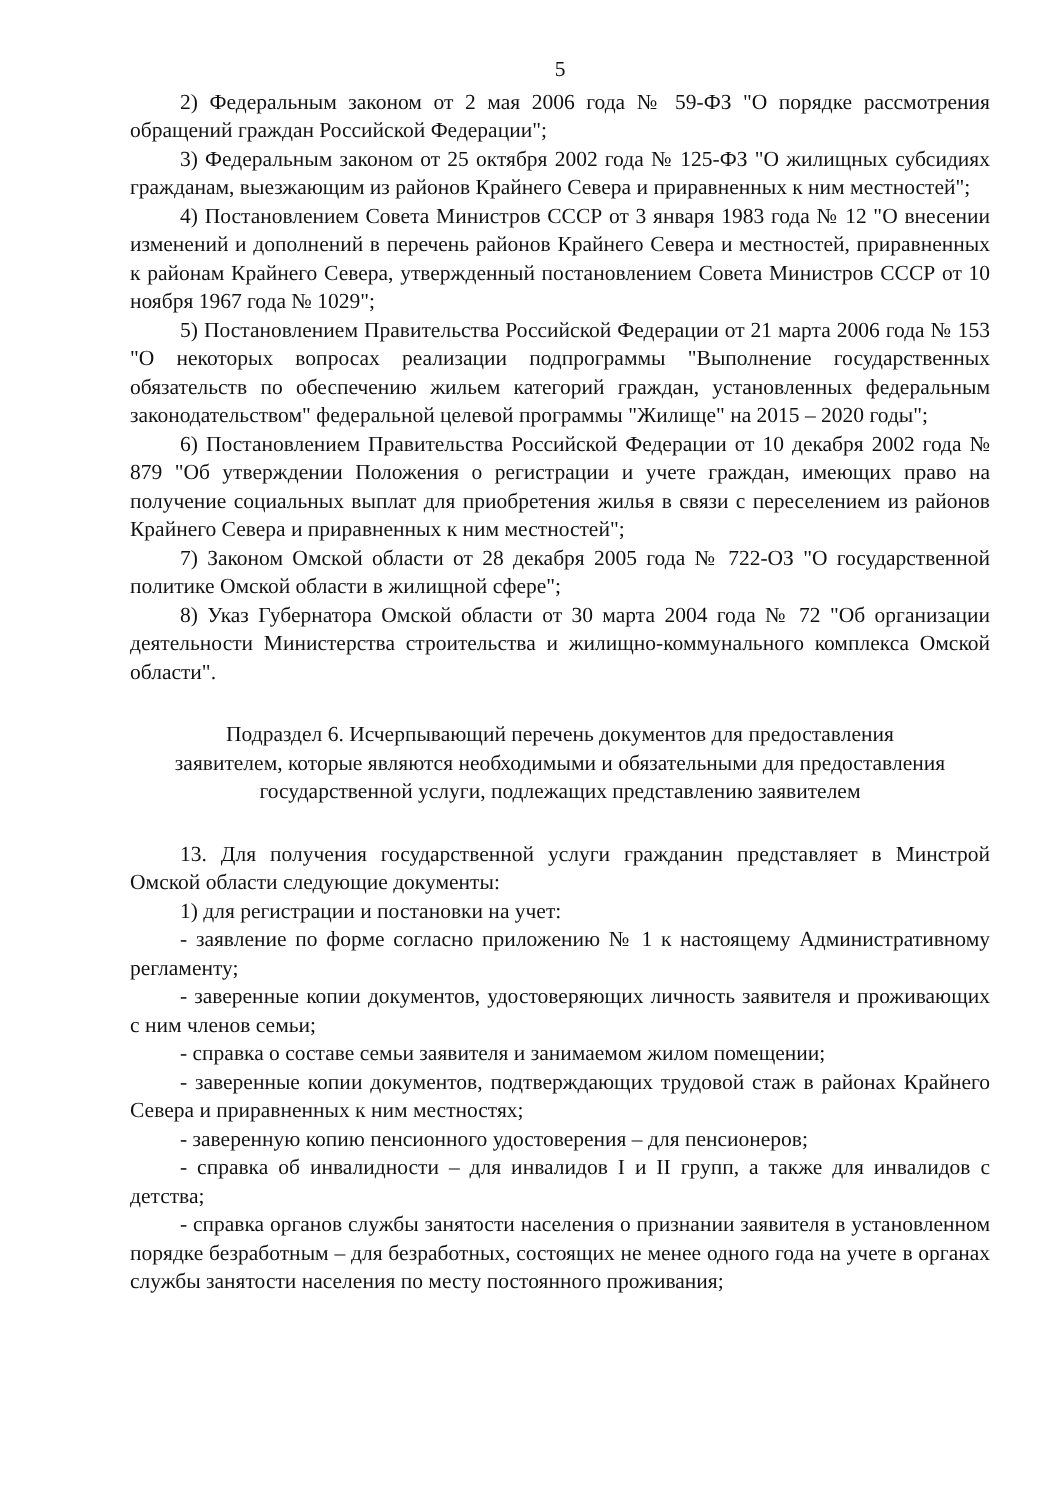5
2) Федеральным законом от 2 мая 2006 года № 59-ФЗ "О порядке рассмотрения обращений граждан Российской Федерации";
3) Федеральным законом от 25 октября 2002 года № 125-ФЗ "О жилищных субсидиях гражданам, выезжающим из районов Крайнего Севера и приравненных к ним местностей";
4) Постановлением Совета Министров СССР от 3 января 1983 года № 12 "О внесении изменений и дополнений в перечень районов Крайнего Севера и местностей, приравненных к районам Крайнего Севера, утвержденный постановлением Совета Министров СССР от 10 ноября 1967 года № 1029";
5) Постановлением Правительства Российской Федерации от 21 марта 2006 года № 153 "О некоторых вопросах реализации подпрограммы "Выполнение государственных обязательств по обеспечению жильем категорий граждан, установленных федеральным законодательством" федеральной целевой программы "Жилище" на 2015 – 2020 годы";
6) Постановлением Правительства Российской Федерации от 10 декабря 2002 года № 879 "Об утверждении Положения о регистрации и учете граждан, имеющих право на получение социальных выплат для приобретения жилья в связи с переселением из районов Крайнего Севера и приравненных к ним местностей";
7) Законом Омской области от 28 декабря 2005 года № 722-ОЗ "О государственной политике Омской области в жилищной сфере";
8) Указ Губернатора Омской области от 30 марта 2004 года № 72 "Об организации деятельности Министерства строительства и жилищно-коммунального комплекса Омской области".
Подраздел 6. Исчерпывающий перечень документов для предоставления заявителем, которые являются необходимыми и обязательными для предоставления государственной услуги, подлежащих представлению заявителем
13. Для получения государственной услуги гражданин представляет в Минстрой Омской области следующие документы:
1) для регистрации и постановки на учет:
- заявление по форме согласно приложению № 1 к настоящему Административному регламенту;
- заверенные копии документов, удостоверяющих личность заявителя и проживающих с ним членов семьи;
- справка о составе семьи заявителя и занимаемом жилом помещении;
- заверенные копии документов, подтверждающих трудовой стаж в районах Крайнего Севера и приравненных к ним местностях;
- заверенную копию пенсионного удостоверения – для пенсионеров;
- справка об инвалидности – для инвалидов I и II групп, а также для инвалидов с детства;
- справка органов службы занятости населения о признании заявителя в установленном порядке безработным – для безработных, состоящих не менее одного года на учете в органах службы занятости населения по месту постоянного проживания;